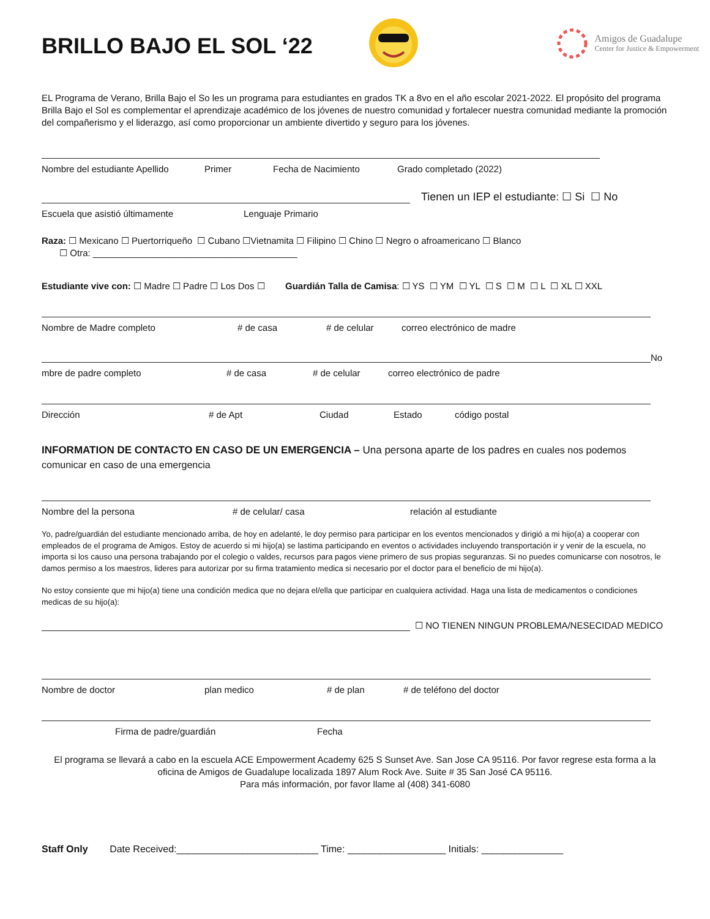BRILLO BAJO EL SOL ‘22
Amigos de Guadalupe
Center for Justice & Empowerment
EL Programa de Verano, Brilla Bajo el So les un programa para estudiantes en grados TK a 8vo en el año escolar 2021-2022. El propósito del programa Brilla Bajo el Sol es complementar el aprendizaje académico de los jóvenes de nuestro comunidad y fortalecer nuestra comunidad mediante la promoción del compañerismo y el liderazgo, así como proporcionar un ambiente divertido y seguro para los jóvenes.
Nombre del estudiante Apellido Primer Fecha de Nacimiento Grado completado (2022)
Tienen un IEP el estudiante: ☐ Si ☐ No
Escuela que asistió últimamente Lenguaje Primario
Raza: ☐ Mexicano ☐ Puertorriqueño ☐ Cubano ☐Vietnamita ☐ Filipino ☐ Chino ☐ Negro o afroamericano ☐ Blanco
☐ Otra: ________________________________________
Estudiante vive con: ☐ Madre ☐ Padre ☐ Los Dos ☐ Guardián Talla de Camisa: ☐ YS ☐ YM ☐ YL ☐ S ☐ M ☐ L ☐ XL ☐ XXL
Nombre de Madre completo # de casa # de celular correo electrónico de madre
No
mbre de padre completo # de casa # de celular correo electrónico de padre
Dirección # de Apt Ciudad Estado código postal
INFORMATION DE CONTACTO EN CASO DE UN EMERGENCIA – Una persona aparte de los padres en cuales nos podemos comunicar en caso de una emergencia
Nombre del la persona # de celular/ casa relación al estudiante
Yo, padre/guardián del estudiante mencionado arriba, de hoy en adelanté, le doy permiso para participar en los eventos mencionados y dirigió a mi hijo(a) a cooperar con empleados de el programa de Amigos. Estoy de acuerdo si mi hijo(a) se lastima participando en eventos o actividades incluyendo transportación ir y venir de la escuela, no importa si los causo una persona trabajando por el colegio o valdes, recursos para pagos viene primero de sus propias seguranzas. Si no puedes comunicarse con nosotros, le damos permiso a los maestros, lideres para autorizar por su firma tratamiento medica si necesario por el doctor para el beneficio de mi hijo(a).
No estoy consiente que mi hijo(a) tiene una condición medica que no dejara el/ella que participar en cualquiera actividad. Haga una lista de medicamentos o condiciones medicas de su hijo(a):
☐ NO TIENEN NINGUN PROBLEMA/NESECIDAD MEDICO
Nombre de doctor plan medico # de plan # de teléfono del doctor
Firma de padre/guardián Fecha
El programa se llevará a cabo en la escuela ACE Empowerment Academy 625 S Sunset Ave. San Jose CA 95116. Por favor regrese esta forma a la oficina de Amigos de Guadalupe localizada 1897 Alum Rock Ave. Suite # 35 San José CA 95116.
Para más información, por favor llame al (408) 341-6080
Staff Only Date Received:__________________________ Time: __________________ Initials: _______________